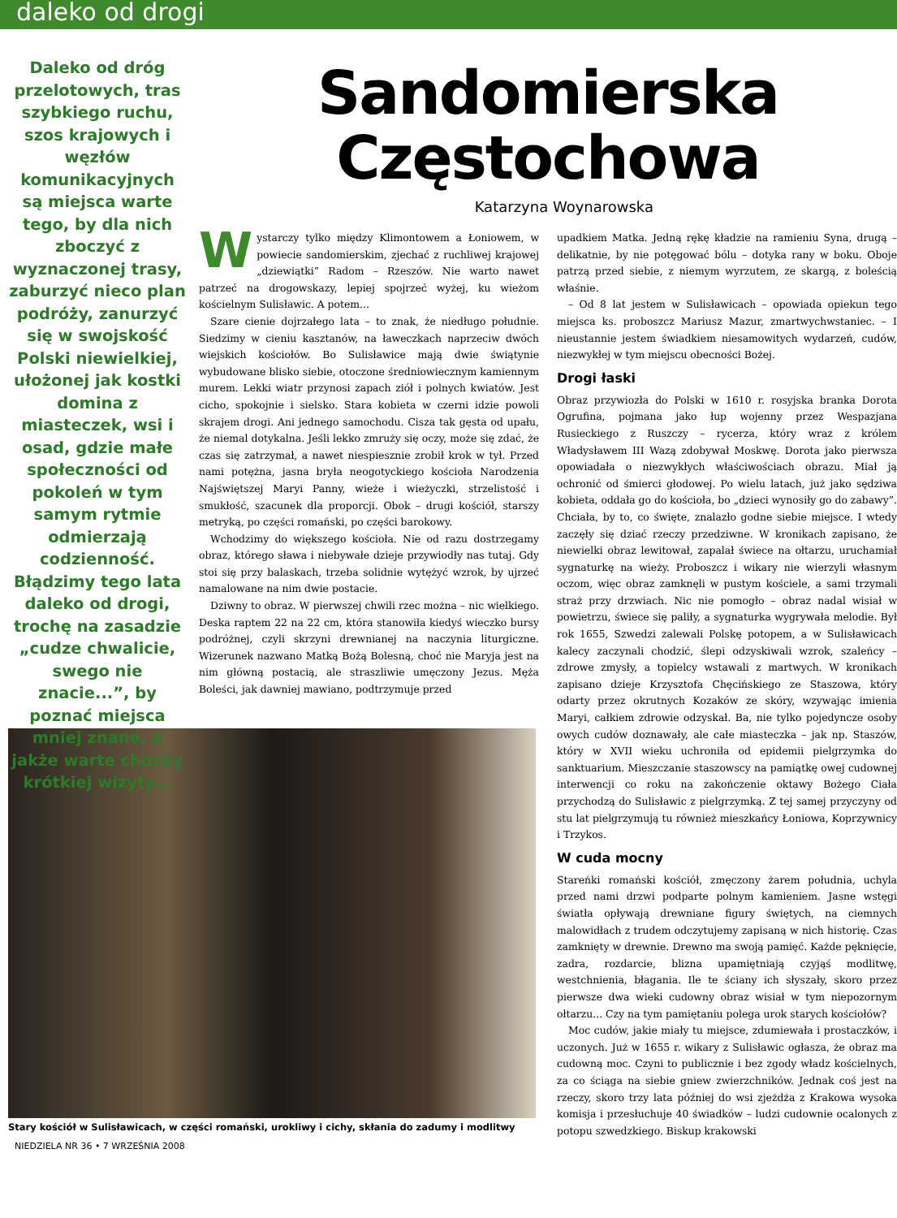daleko od drogi
Daleko od dróg przelotowych, tras szybkiego ruchu, szos krajowych i węzłów komunikacyjnych są miejsca warte tego, by dla nich zboczyć z wyznaczonej trasy, zaburzyć nieco plan podróży, zanurzyć się w swojskość Polski niewielkiej, ułożonej jak kostki domina z miasteczek, wsi i osad, gdzie małe społeczności od pokoleń w tym samym rytmie odmierzają codzienność. Błądzimy tego lata daleko od drogi, trochę na zasadzie „cudze chwalicie, swego nie znacie...”, by poznać miejsca mniej znane, a jakże warte choćby krótkiej wizyty...
Sandomierska
Częstochowa
Katarzyna Woynarowska
Wystarczy tylko między Klimontowem a Łoniowem, w powiecie sandomierskim, zjechać z ruchliwej krajowej „dziewiątki” Radom – Rzeszów. Nie warto nawet patrzeć na drogowskazy, lepiej spojrzeć wyżej, ku wieżom kościelnym Sulisławic. A potem...
Szare cienie dojrzałego lata – to znak, że niedługo południe. Siedzimy w cieniu kasztanów, na ławeczkach naprzeciw dwóch wiejskich kościołów. Bo Sulisławice mają dwie świątynie wybudowane blisko siebie, otoczone średniowiecznym kamiennym murem. Lekki wiatr przynosi zapach ziół i polnych kwiatów. Jest cicho, spokojnie i sielsko. Stara kobieta w czerni idzie powoli skrajem drogi. Ani jednego samochodu. Cisza tak gęsta od upału, że niemal dotykalna. Jeśli lekko zmruży się oczy, może się zdać, że czas się zatrzymał, a nawet niespiesznie zrobił krok w tył. Przed nami potężna, jasna bryła neogotyckiego kościoła Narodzenia Najświętszej Maryi Panny, wieże i wieżyczki, strzelistość i smukłość, szacunek dla proporcji. Obok – drugi kościół, starszy metryką, po części romański, po części barokowy.
Wchodzimy do większego kościoła. Nie od razu dostrzegamy obraz, którego sława i niebywałe dzieje przywiodły nas tutaj. Gdy stoi się przy balaskach, trzeba solidnie wytężyć wzrok, by ujrzeć namalowane na nim dwie postacie.
Dziwny to obraz. W pierwszej chwili rzec można – nic wielkiego. Deska raptem 22 na 22 cm, która stanowiła kiedyś wieczko bursy podróżnej, czyli skrzyni drewnianej na naczynia liturgiczne. Wizerunek nazwano Matką Bożą Bolesną, choć nie Maryja jest na nim główną postacią, ale straszliwie umęczony Jezus. Męża Boleści, jak dawniej mawiano, podtrzymuje przed
upadkiem Matka. Jedną rękę kładzie na ramieniu Syna, drugą – delikatnie, by nie potęgować bólu – dotyka rany w boku. Oboje patrzą przed siebie, z niemym wyrzutem, ze skargą, z boleścią właśnie.
– Od 8 lat jestem w Sulisławicach – opowiada opiekun tego miejsca ks. proboszcz Mariusz Mazur, zmartwychwstaniec. – I nieustannie jestem świadkiem niesamowitych wydarzeń, cudów, niezwykłej w tym miejscu obecności Bożej.
Drogi łaski
Obraz przywiozła do Polski w 1610 r. rosyjska branka Dorota Ogrufina, pojmana jako łup wojenny przez Wespazjana Rusieckiego z Ruszczy – rycerza, który wraz z królem Władysławem III Wazą zdobywał Moskwę. Dorota jako pierwsza opowiadała o niezwykłych właściwościach obrazu. Miał ją ochronić od śmierci głodowej. Po wielu latach, już jako sędziwa kobieta, oddała go do kościoła, bo „dzieci wynosiły go do zabawy”. Chciała, by to, co święte, znalazło godne siebie miejsce. I wtedy zaczęły się dziać rzeczy przedziwne. W kronikach zapisano, że niewielki obraz lewitował, zapalał świece na ołtarzu, uruchamiał sygnaturkę na wieży. Proboszcz i wikary nie wierzyli własnym oczom, więc obraz zamknęli w pustym kościele, a sami trzymali straż przy drzwiach. Nic nie pomogło – obraz nadal wisiał w powietrzu, świece się paliły, a sygnaturka wygrywała melodie. Był rok 1655, Szwedzi zalewali Polskę potopem, a w Sulisławicach kalecy zaczynali chodzić, ślepi odzyskiwali wzrok, szaleńcy – zdrowe zmysły, a topielcy wstawali z martwych. W kronikach zapisano dzieje Krzysztofa Chęcińskiego ze Staszowa, który odarty przez okrutnych Kozaków ze skóry, wzywając imienia Maryi, całkiem zdrowie odzyskał. Ba, nie tylko pojedyncze osoby owych cudów doznawały, ale całe miasteczka – jak np. Staszów, który w XVII wieku uchroniła od epidemii pielgrzymka do sanktuarium. Mieszczanie staszowscy na pamiątkę owej cudownej interwencji co roku na zakończenie oktawy Bożego Ciała przychodzą do Sulisławic z pielgrzymką. Z tej samej przyczyny od stu lat pielgrzymują tu również mieszkańcy Łoniowa, Koprzywnicy i Trzykos.
W cuda mocny
Stareńki romański kościół, zmęczony żarem południa, uchyla przed nami drzwi podparte polnym kamieniem. Jasne wstęgi światła opływają drewniane figury świętych, na ciemnych malowidłach z trudem odczytujemy zapisaną w nich historię. Czas zamknięty w drewnie. Drewno ma swoją pamięć. Każde pęknięcie, zadra, rozdarcie, blizna upamiętniają czyjąś modlitwę, westchnienia, błagania. Ile te ściany ich słyszały, skoro przez pierwsze dwa wieki cudowny obraz wisiał w tym niepozornym ołtarzu... Czy na tym pamiętaniu polega urok starych kościołów?
Moc cudów, jakie miały tu miejsce, zdumiewała i prostaczków, i uczonych. Już w 1655 r. wikary z Sulisławic ogłasza, że obraz ma cudowną moc. Czyni to publicznie i bez zgody władz kościelnych, za co ściąga na siebie gniew zwierzchników. Jednak coś jest na rzeczy, skoro trzy lata później do wsi zjeżdża z Krakowa wysoka komisja i przesłuchuje 40 świadków – ludzi cudownie ocalonych z potopu szwedzkiego. Biskup krakowski
Stary kościół w Sulisławicach, w części romański, urokliwy i cichy, skłania do zadumy i modlitwy
NIEDZIELA NR 36 • 7 WRZEŚNIA 2008